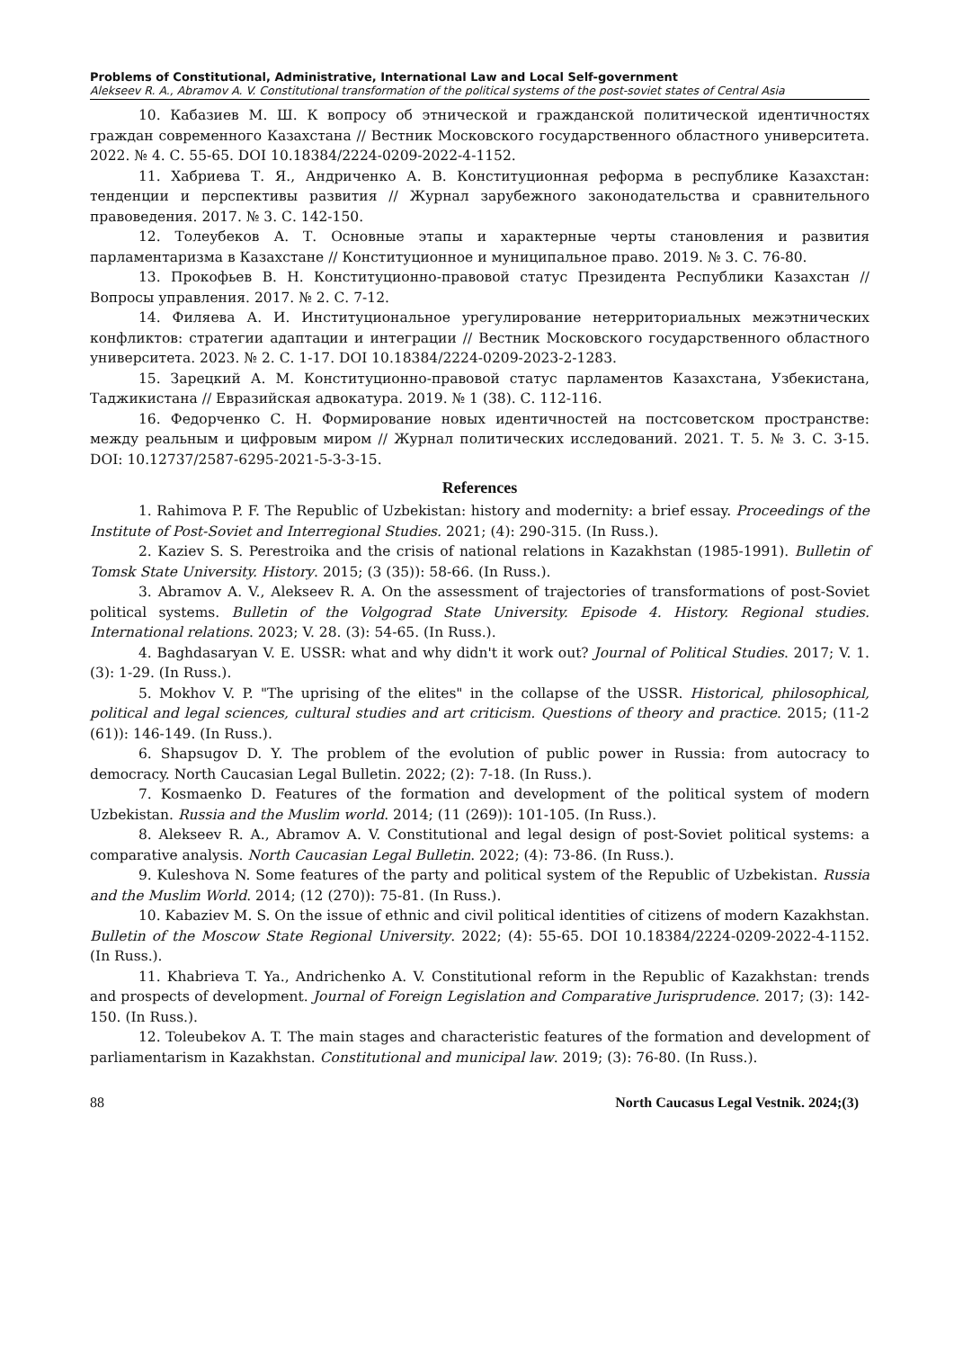Problems of Constitutional, Administrative, International Law and Local Self-government
Alekseev R. A., Abramov A. V. Constitutional transformation of the political systems of the post-soviet states of Central Asia
10. Кабазиев М. Ш. К вопросу об этнической и гражданской политической идентичностях граждан современного Казахстана // Вестник Московского государственного областного университета. 2022. № 4. С. 55-65. DOI 10.18384/2224-0209-2022-4-1152.
11. Хабриева Т. Я., Андриченко А. В. Конституционная реформа в республике Казахстан: тенденции и перспективы развития // Журнал зарубежного законодательства и сравнительного правоведения. 2017. № 3. С. 142-150.
12. Толеубеков А. Т. Основные этапы и характерные черты становления и развития парламентаризма в Казахстане // Конституционное и муниципальное право. 2019. № 3. С. 76-80.
13. Прокофьев В. Н. Конституционно-правовой статус Президента Республики Казахстан // Вопросы управления. 2017. № 2. С. 7-12.
14. Филяева А. И. Институциональное урегулирование нетерриториальных межэтнических конфликтов: стратегии адаптации и интеграции // Вестник Московского государственного областного университета. 2023. № 2. С. 1-17. DOI 10.18384/2224-0209-2023-2-1283.
15. Зарецкий А. М. Конституционно-правовой статус парламентов Казахстана, Узбекистана, Таджикистана // Евразийская адвокатура. 2019. № 1 (38). С. 112-116.
16. Федорченко С. Н. Формирование новых идентичностей на постсоветском пространстве: между реальным и цифровым миром // Журнал политических исследований. 2021. Т. 5. № 3. С. 3-15. DOI: 10.12737/2587-6295-2021-5-3-3-15.
References
1. Rahimova P. F. The Republic of Uzbekistan: history and modernity: a brief essay. Proceedings of the Institute of Post-Soviet and Interregional Studies. 2021; (4): 290-315. (In Russ.).
2. Kaziev S. S. Perestroika and the crisis of national relations in Kazakhstan (1985-1991). Bulletin of Tomsk State University. History. 2015; (3 (35)): 58-66. (In Russ.).
3. Abramov A. V., Alekseev R. A. On the assessment of trajectories of transformations of post-Soviet political systems. Bulletin of the Volgograd State University. Episode 4. History. Regional studies. International relations. 2023; V. 28. (3): 54-65. (In Russ.).
4. Baghdasaryan V. E. USSR: what and why didn't it work out? Journal of Political Studies. 2017; V. 1. (3): 1-29. (In Russ.).
5. Mokhov V. P. "The uprising of the elites" in the collapse of the USSR. Historical, philosophical, political and legal sciences, cultural studies and art criticism. Questions of theory and practice. 2015; (11-2 (61)): 146-149. (In Russ.).
6. Shapsugov D. Y. The problem of the evolution of public power in Russia: from autocracy to democracy. North Caucasian Legal Bulletin. 2022; (2): 7-18. (In Russ.).
7. Kosmaenko D. Features of the formation and development of the political system of modern Uzbekistan. Russia and the Muslim world. 2014; (11 (269)): 101-105. (In Russ.).
8. Alekseev R. A., Abramov A. V. Constitutional and legal design of post-Soviet political systems: a comparative analysis. North Caucasian Legal Bulletin. 2022; (4): 73-86. (In Russ.).
9. Kuleshova N. Some features of the party and political system of the Republic of Uzbekistan. Russia and the Muslim World. 2014; (12 (270)): 75-81. (In Russ.).
10. Kabaziev M. S. On the issue of ethnic and civil political identities of citizens of modern Kazakhstan. Bulletin of the Moscow State Regional University. 2022; (4): 55-65. DOI 10.18384/2224-0209-2022-4-1152. (In Russ.).
11. Khabrieva T. Ya., Andrichenko A. V. Constitutional reform in the Republic of Kazakhstan: trends and prospects of development. Journal of Foreign Legislation and Comparative Jurisprudence. 2017; (3): 142-150. (In Russ.).
12. Toleubekov A. T. The main stages and characteristic features of the formation and development of parliamentarism in Kazakhstan. Constitutional and municipal law. 2019; (3): 76-80. (In Russ.).
88 North Caucasus Legal Vestnik. 2024;(3)